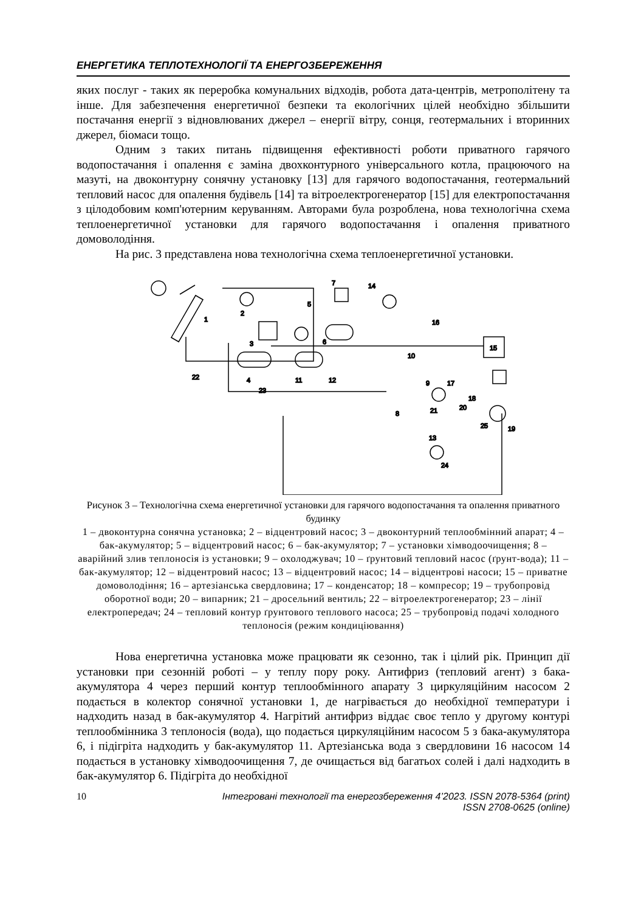ЕНЕРГЕТИКА ТЕПЛОТЕХНОЛОГІЇ ТА ЕНЕРГОЗБЕРЕЖЕННЯ
яких послуг - таких як переробка комунальних відходів, робота дата-центрів, метрополітену та інше. Для забезпечення енергетичної безпеки та екологічних цілей необхідно збільшити постачання енергії з відновлюваних джерел – енергії вітру, сонця, геотермальних і вторинних джерел, біомаси тощо.
Одним з таких питань підвищення ефективності роботи приватного гарячого водопостачання і опалення є заміна двохконтурного універсального котла, працюючого на мазуті, на двоконтурну сонячну установку [13] для гарячого водопостачання, геотермальний тепловий насос для опалення будівель [14] та вітроелектрогенератор [15] для електропостачання з цілодобовим комп'ютерним керуванням. Авторами була розроблена, нова технологічна схема теплоенергетичної установки для гарячого водопостачання і опалення приватного домоволодіння.
На рис. 3 представлена нова технологічна схема теплоенергетичної установки.
1
2
3
4
5
6
7
8
9
10
11
12
13
14
16
17
18
19
20
21
22
23
15
24
25
Рисунок 3 – Технологічна схема енергетичної установки для гарячого водопостачання та опалення приватного будинку
1 – двоконтурна сонячна установка; 2 – відцентровий насос; 3 – двоконтурний теплообмінний апарат; 4 – бак-акумулятор; 5 – відцентровий насос; 6 – бак-акумулятор; 7 – установки хімводоочищення; 8 – аварійний злив теплоносія із установки; 9 – охолоджувач; 10 – ґрунтовий тепловий насос (ґрунт-вода); 11 – бак-акумулятор; 12 – відцентровий насос; 13 – відцентровий насос; 14 – відцентрові насоси; 15 – приватне домоволодіння; 16 – артезіанська свердловина; 17 – конденсатор; 18 – компресор; 19 – трубопровід оборотної води; 20 – випарник; 21 – дросельний вентиль; 22 – вітроелектрогенератор; 23 – лінії електропередач; 24 – тепловий контур ґрунтового теплового насоса; 25 – трубопровід подачі холодного теплоносія (режим кондиціювання)
Нова енергетична установка може працювати як сезонно, так і цілий рік. Принцип дії установки при сезонній роботі – у теплу пору року. Антифриз (тепловий агент) з бака-акумулятора 4 через перший контур теплообмінного апарату 3 циркуляційним насосом 2 подається в колектор сонячної установки 1, де нагрівається до необхідної температури і надходить назад в бак-акумулятор 4. Нагрітий антифриз віддає своє тепло у другому контурі теплообмінника 3 теплоносія (вода), що подається циркуляційним насосом 5 з бака-акумулятора 6, і підігріта надходить у бак-акумулятор 11. Артезіанська вода з свердловини 16 насосом 14 подається в установку хімводоочищення 7, де очищається від багатьох солей і далі надходить в бак-акумулятор 6. Підігріта до необхідної
10 Інтегровані технології та енергозбереження 4’2023. ISSN 2078-5364 (print)
ISSN 2708-0625 (online)